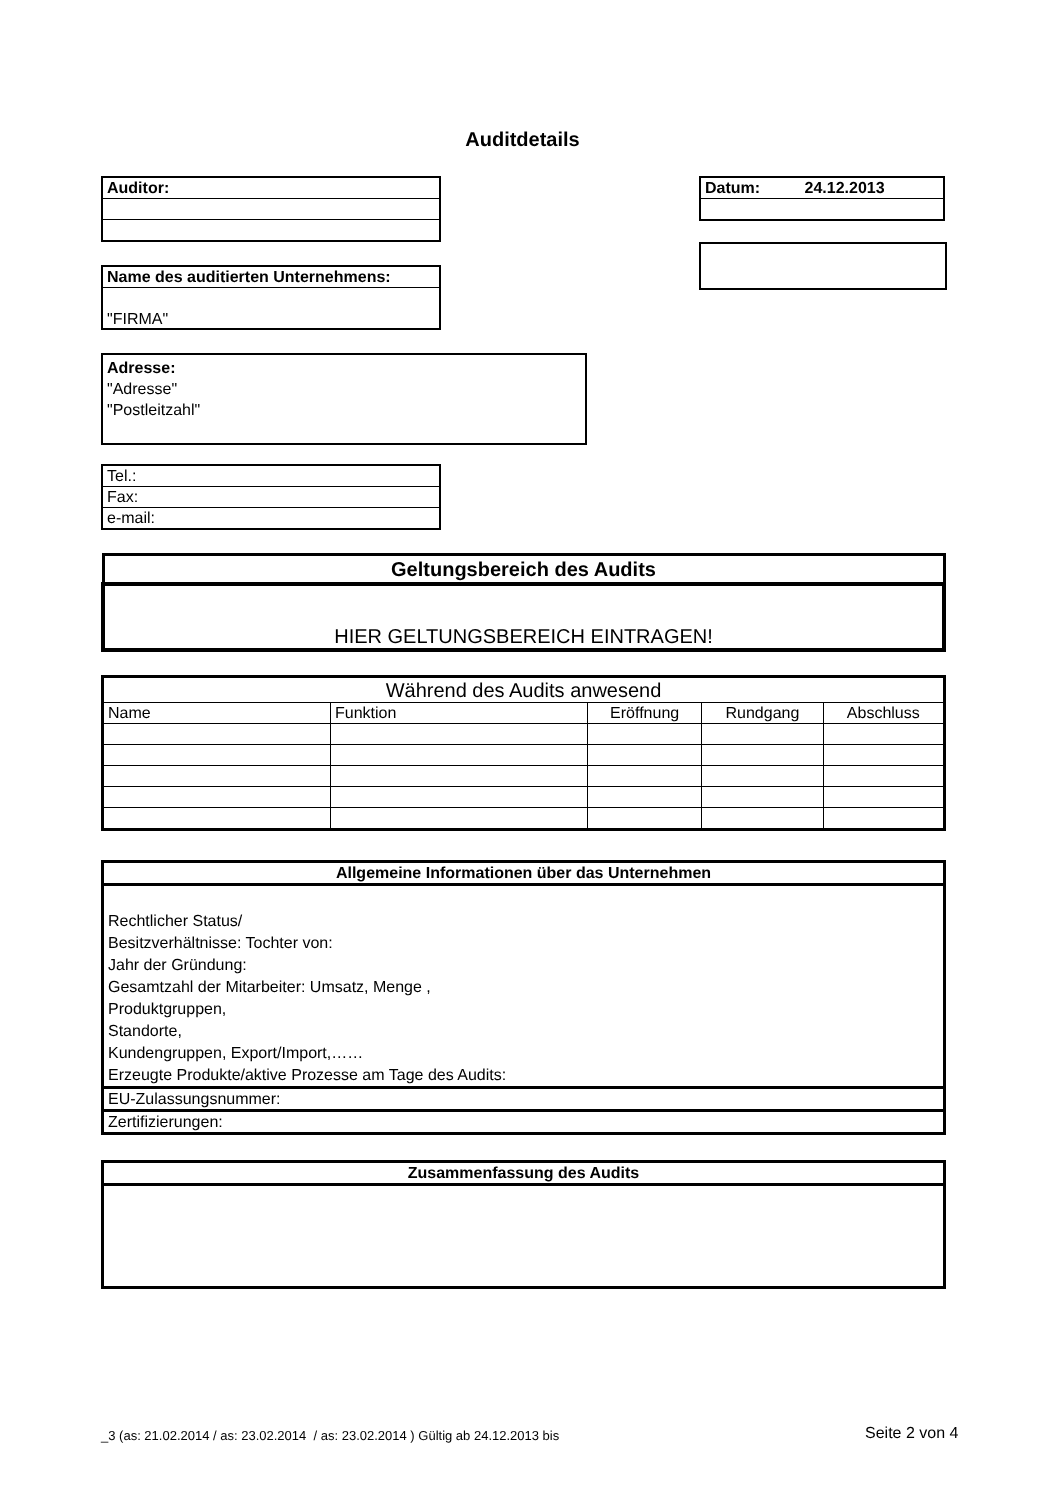Auditdetails
| Auditor: |
| Datum: 24.12.2013 |
| Name des auditierten Unternehmens: |
| "FIRMA" |
Adresse:
"Adresse"
"Postleitzahl"
| Tel.: |
| Fax: |
| e-mail: |
| Geltungsbereich des Audits |
| HIER GELTUNGSBEREICH EINTRAGEN! |
| Während des Audits anwesend | | | | |
| Name | Funktion | Eröffnung | Rundgang | Abschluss |
| Allgemeine Informationen über das Unternehmen |
| Rechtlicher Status/ Besitzverhältnisse: Tochter von: Jahr der Gründung: Gesamtzahl der Mitarbeiter: Umsatz, Menge , Produktgruppen, Standorte, Kundengruppen, Export/Import,…… Erzeugte Produkte/aktive Prozesse am Tage des Audits: |
| EU-Zulassungsnummer: |
| Zertifizierungen: |
| Zusammenfassung des Audits |
_3 (as: 21.02.2014 / as: 23.02.2014 / as: 23.02.2014 ) Gültig ab 24.12.2013 bis
Seite 2 von 4